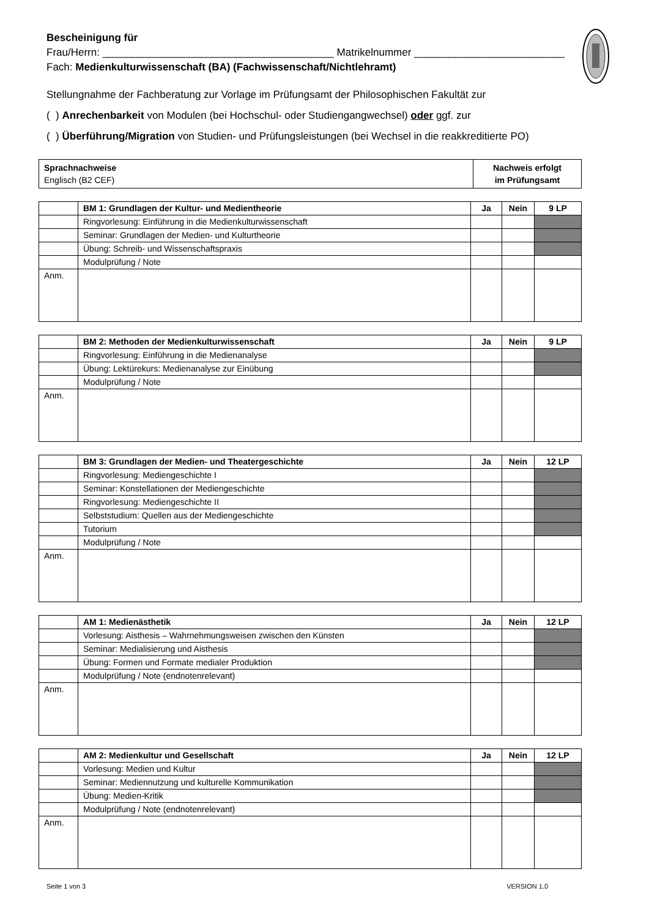Bescheinigung für
Frau/Herrn: ________________________________________ Matrikelnummer __________________________
Fach: Medienkulturwissenschaft (BA) (Fachwissenschaft/Nichtlehramt)
Stellungnahme der Fachberatung zur Vorlage im Prüfungsamt der Philosophischen Fakultät zur
( ) Anrechenbarkeit von Modulen (bei Hochschul- oder Studiengangwechsel) oder ggf. zur
( ) Überführung/Migration von Studien- und Prüfungsleistungen (bei Wechsel in die reakkreditierte PO)
| Sprachnachweise Englisch (B2 CEF) | Nachweis erfolgt im Prüfungsamt |
| | BM 1: Grundlagen der Kultur- und Medientheorie | Ja | Nein | 9 LP |
| | Ringvorlesung: Einführung in die Medienkulturwissenschaft | | | |
| | Seminar: Grundlagen der Medien- und Kulturtheorie | | | |
| | Übung: Schreib- und Wissenschaftspraxis | | | |
| | Modulprüfung / Note | | | |
| Anm. | | | | |
| | BM 2: Methoden der Medienkulturwissenschaft | Ja | Nein | 9 LP |
| | Ringvorlesung: Einführung in die Medienanalyse | | | |
| | Übung: Lektürekurs: Medienanalyse zur Einübung | | | |
| | Modulprüfung / Note | | | |
| Anm. | | | | |
| | BM 3: Grundlagen der Medien- und Theatergeschichte | Ja | Nein | 12 LP |
| | Ringvorlesung: Mediengeschichte I | | | |
| | Seminar: Konstellationen der Mediengeschichte | | | |
| | Ringvorlesung: Mediengeschichte II | | | |
| | Selbststudium: Quellen aus der Mediengeschichte | | | |
| | Tutorium | | | |
| | Modulprüfung / Note | | | |
| Anm. | | | | |
| | AM 1: Medienästhetik | Ja | Nein | 12 LP |
| | Vorlesung: Aisthesis – Wahrnehmungsweisen zwischen den Künsten | | | |
| | Seminar: Medialisierung und Aisthesis | | | |
| | Übung: Formen und Formate medialer Produktion | | | |
| | Modulprüfung / Note (endnotenrelevant) | | | |
| Anm. | | | | |
| | AM 2: Medienkultur und Gesellschaft | Ja | Nein | 12 LP |
| | Vorlesung: Medien und Kultur | | | |
| | Seminar: Mediennutzung und kulturelle Kommunikation | | | |
| | Übung: Medien-Kritik | | | |
| | Modulprüfung / Note (endnotenrelevant) | | | |
| Anm. | | | | |
Seite 1 von 3 VERSION 1.0